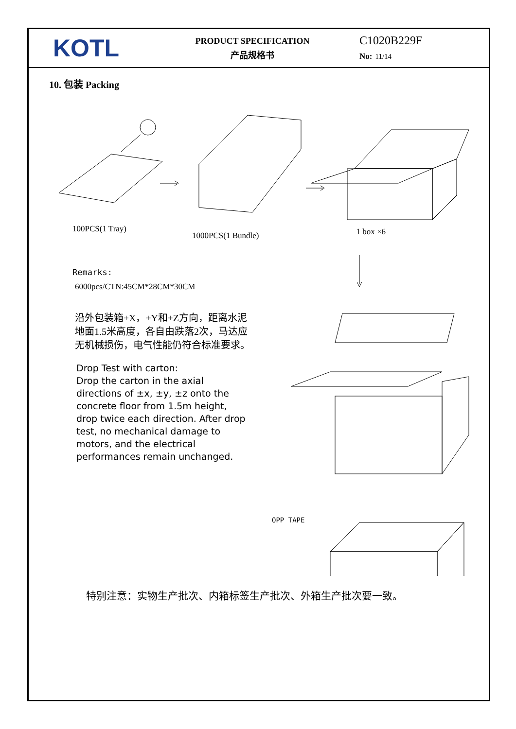KOTL
PRODUCT SPECIFICATION
产品规格书
C1020B229F
No: 11/14
10. 包装 Packing
100PCS(1 Tray)
1000PCS(1 Bundle)
1 box ×6
Remarks:
6000pcs/CTN:45CM*28CM*30CM
沿外包装箱±X，±Y和±Z方向，距离水泥地面1.5米高度，各自由跌落2次，马达应无机械损伤，电气性能仍符合标准要求。
Drop Test with carton:
Drop the carton in the axial directions of ±x, ±y, ±z onto the concrete floor from 1.5m height, drop twice each direction. After drop test, no mechanical damage to motors, and the electrical performances remain unchanged.
OPP TAPE
特别注意：实物生产批次、内箱标签生产批次、外箱生产批次要一致。